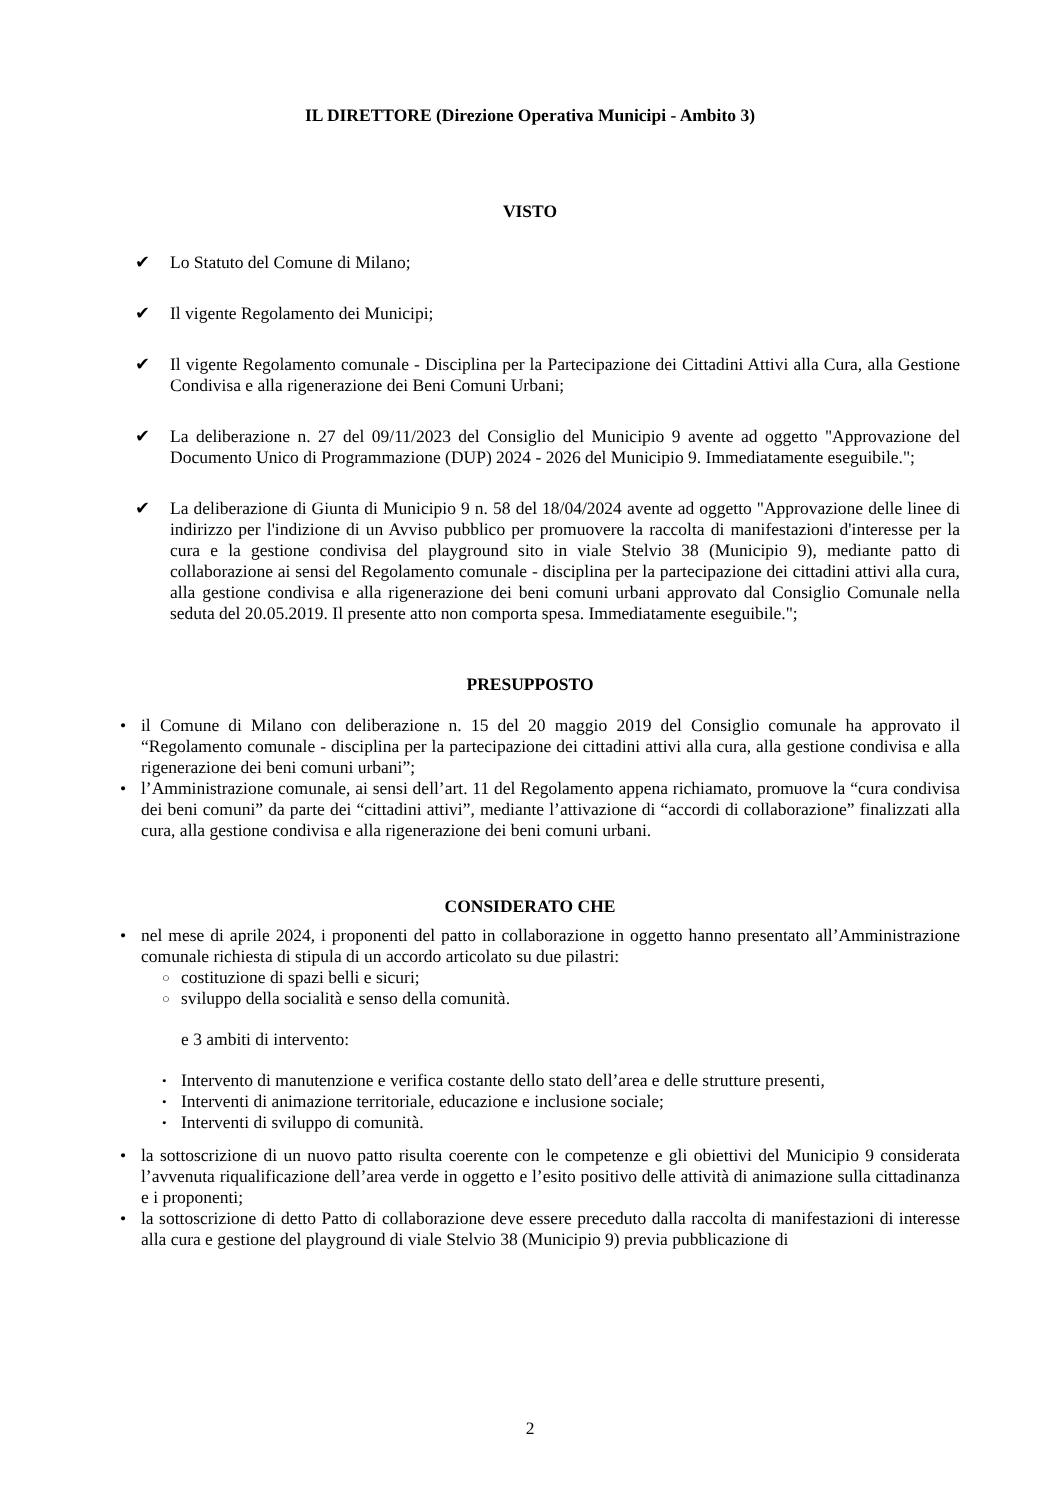IL DIRETTORE (Direzione Operativa Municipi - Ambito 3)
VISTO
✔ Lo Statuto del Comune di Milano;
✔ Il vigente Regolamento dei Municipi;
✔ Il vigente Regolamento comunale - Disciplina per la Partecipazione dei Cittadini Attivi alla Cura, alla Gestione Condivisa e alla rigenerazione dei Beni Comuni Urbani;
✔ La deliberazione n. 27 del 09/11/2023 del Consiglio del Municipio 9 avente ad oggetto "Approvazione del Documento Unico di Programmazione (DUP) 2024 - 2026 del Municipio 9. Immediatamente eseguibile.";
✔ La deliberazione di Giunta di Municipio 9 n. 58 del 18/04/2024 avente ad oggetto "Approvazione delle linee di indirizzo per l'indizione di un Avviso pubblico per promuovere la raccolta di manifestazioni d'interesse per la cura e la gestione condivisa del playground sito in viale Stelvio 38 (Municipio 9), mediante patto di collaborazione ai sensi del Regolamento comunale - disciplina per la partecipazione dei cittadini attivi alla cura, alla gestione condivisa e alla rigenerazione dei beni comuni urbani approvato dal Consiglio Comunale nella seduta del 20.05.2019. Il presente atto non comporta spesa. Immediatamente eseguibile.";
PRESUPPOSTO
• il Comune di Milano con deliberazione n. 15 del 20 maggio 2019 del Consiglio comunale ha approvato il “Regolamento comunale - disciplina per la partecipazione dei cittadini attivi alla cura, alla gestione condivisa e alla rigenerazione dei beni comuni urbani”;
• l’Amministrazione comunale, ai sensi dell’art. 11 del Regolamento appena richiamato, promuove la “cura condivisa dei beni comuni” da parte dei “cittadini attivi”, mediante l’attivazione di “accordi di collaborazione” finalizzati alla cura, alla gestione condivisa e alla rigenerazione dei beni comuni urbani.
CONSIDERATO CHE
• nel mese di aprile 2024, i proponenti del patto in collaborazione in oggetto hanno presentato all’Amministrazione comunale richiesta di stipula di un accordo articolato su due pilastri:
○ costituzione di spazi belli e sicuri;
○ sviluppo della socialità e senso della comunità.
e 3 ambiti di intervento:
• Intervento di manutenzione e verifica costante dello stato dell’area e delle strutture presenti,
• Interventi di animazione territoriale, educazione e inclusione sociale;
• Interventi di sviluppo di comunità.
• la sottoscrizione di un nuovo patto risulta coerente con le competenze e gli obiettivi del Municipio 9 considerata l’avvenuta riqualificazione dell’area verde in oggetto e l’esito positivo delle attività di animazione sulla cittadinanza e i proponenti;
• la sottoscrizione di detto Patto di collaborazione deve essere preceduto dalla raccolta di manifestazioni di interesse alla cura e gestione del playground di viale Stelvio 38 (Municipio 9) previa pubblicazione di
2